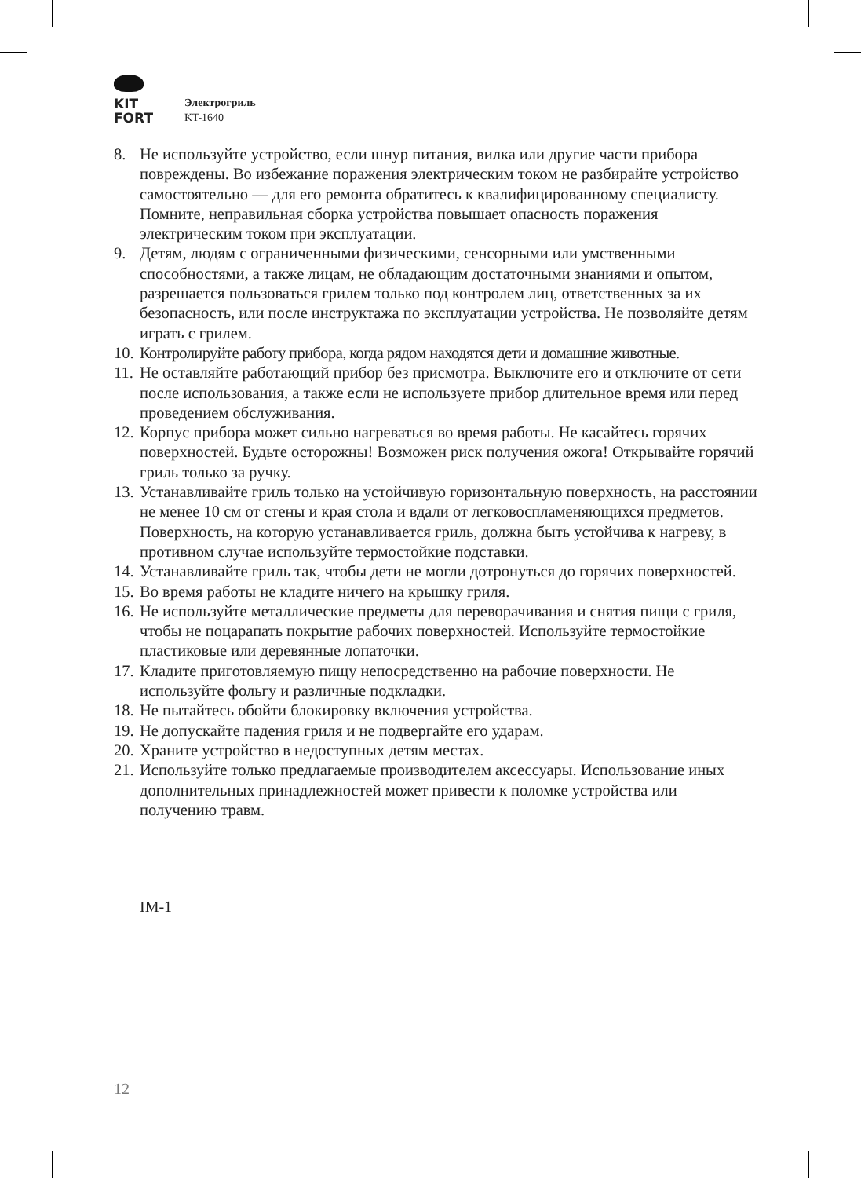KIT
FORT
Электрогриль
KT-1640
8. Не используйте устройство, если шнур питания, вилка или другие части прибора повреждены. Во избежание поражения электрическим током не разбирайте устройство самостоятельно — для его ремонта обратитесь к квалифицированному специалисту. Помните, неправильная сборка устройства повышает опасность поражения электрическим током при эксплуатации.
9. Детям, людям с ограниченными физическими, сенсорными или умственными способностями, а также лицам, не обладающим достаточными знаниями и опытом, разрешается пользоваться грилем только под контролем лиц, ответственных за их безопасность, или после инструктажа по эксплуатации устройства. Не позволяйте детям играть с грилем.
10. Контролируйте работу прибора, когда рядом находятся дети и домашние животные.
11. Не оставляйте работающий прибор без присмотра. Выключите его и отключите от сети после использования, а также если не используете прибор длительное время или перед проведением обслуживания.
12. Корпус прибора может сильно нагреваться во время работы. Не касайтесь горячих поверхностей. Будьте осторожны! Возможен риск получения ожога! Открывайте горячий гриль только за ручку.
13. Устанавливайте гриль только на устойчивую горизонтальную поверхность, на расстоянии не менее 10 см от стены и края стола и вдали от легковоспламеняющихся предметов. Поверхность, на которую устанавливается гриль, должна быть устойчива к нагреву, в противном случае используйте термостойкие подставки.
14. Устанавливайте гриль так, чтобы дети не могли дотронуться до горячих поверхностей.
15. Во время работы не кладите ничего на крышку гриля.
16. Не используйте металлические предметы для переворачивания и снятия пищи с гриля, чтобы не поцарапать покрытие рабочих поверхностей. Используйте термостойкие пластиковые или деревянные лопаточки.
17. Кладите приготовляемую пищу непосредственно на рабочие поверхности. Не используйте фольгу и различные подкладки.
18. Не пытайтесь обойти блокировку включения устройства.
19. Не допускайте падения гриля и не подвергайте его ударам.
20. Храните устройство в недоступных детям местах.
21. Используйте только предлагаемые производителем аксессуары. Использование иных дополнительных принадлежностей может привести к поломке устройства или получению травм.
IM-1
12